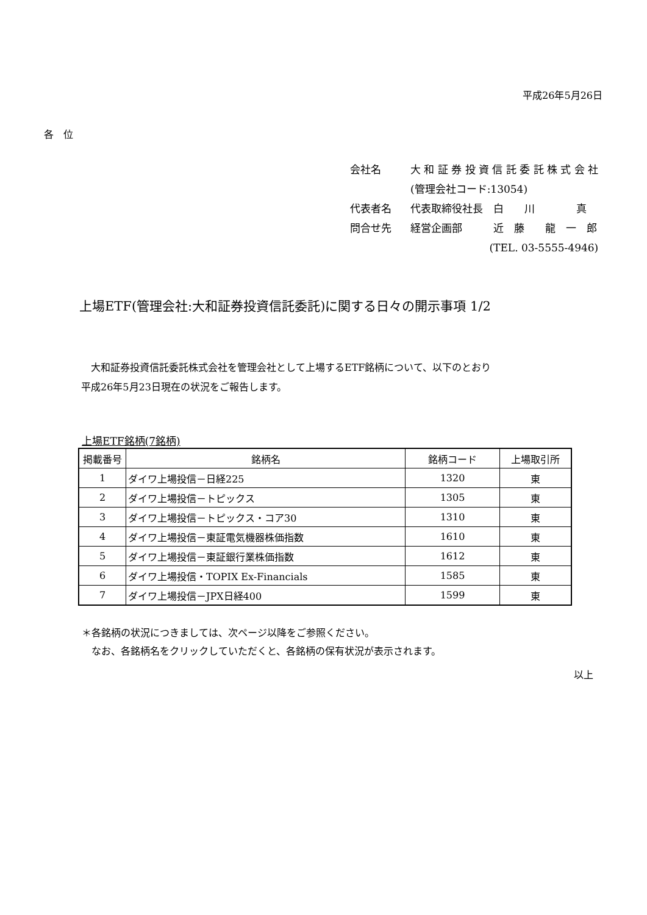平成26年5月26日
各　位
| 会社名 | 大 和 証 券 投 資 信 託 委 託 株 式 会 社 |
| | (管理会社コード:13054) |
| 代表者名 | 代表取締役社長 白 川 真 |
| 問合せ先 | 経営企画部 近 藤 龍 一 郎 |
| | (TEL. 03-5555-4946) |
上場ETF(管理会社:大和証券投資信託委託)に関する日々の開示事項 1/2
　大和証券投資信託委託株式会社を管理会社として上場するETF銘柄について、以下のとおり
平成26年5月23日現在の状況をご報告します。
上場ETF銘柄(7銘柄)
| 掲載番号 | 銘柄名 | 銘柄コード | 上場取引所 |
| --- | --- | --- | --- |
| 1 | ダイワ上場投信－日経225 | 1320 | 東 |
| 2 | ダイワ上場投信－トピックス | 1305 | 東 |
| 3 | ダイワ上場投信－トピックス・コア30 | 1310 | 東 |
| 4 | ダイワ上場投信－東証電気機器株価指数 | 1610 | 東 |
| 5 | ダイワ上場投信－東証銀行業株価指数 | 1612 | 東 |
| 6 | ダイワ上場投信・TOPIX Ex-Financials | 1585 | 東 |
| 7 | ダイワ上場投信－JPX日経400 | 1599 | 東 |
＊各銘柄の状況につきましては、次ページ以降をご参照ください。
　なお、各銘柄名をクリックしていただくと、各銘柄の保有状況が表示されます。
以上